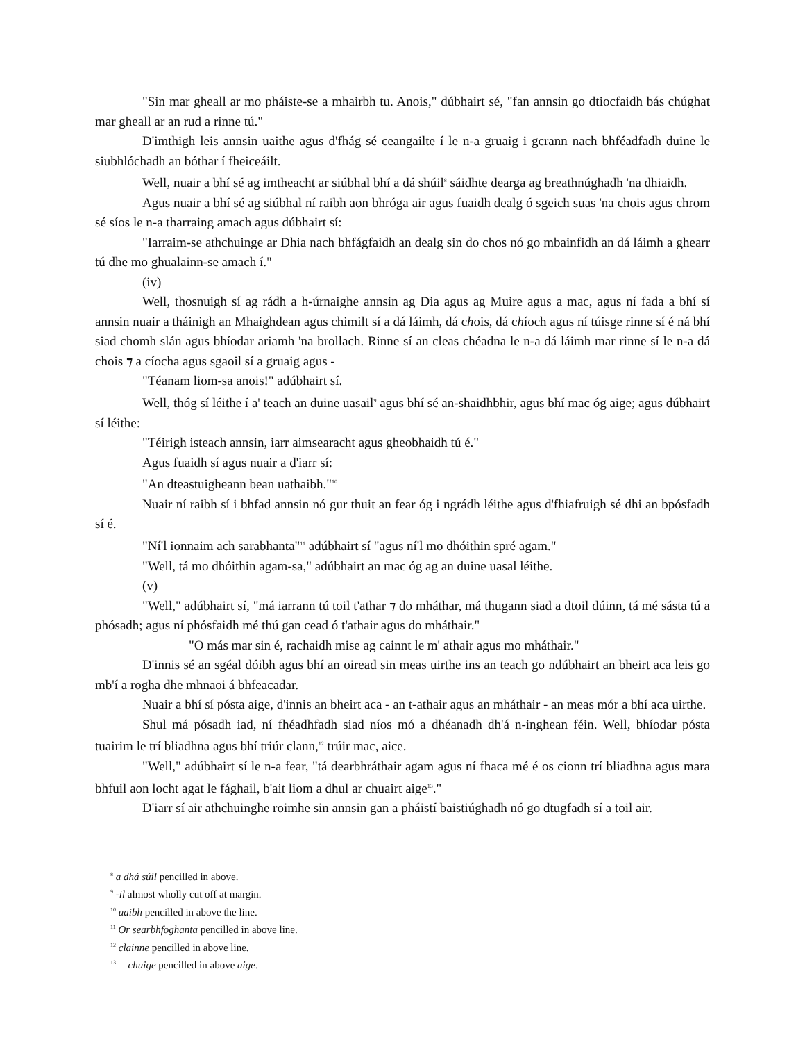"Sin mar gheall ar mo pháiste-se a mhairbh tu. Anois," dúbhairt sé, "fan annsin go dtiocfaidh bás chúghat mar gheall ar an rud a rinne tú."
D'imthigh leis annsin uaithe agus d'fhág sé ceangailte í le n-a gruaig i gcrann nach bhféadfadh duine le siubhlóchadh an bóthar í fheiceáilt.
Well, nuair a bhí sé ag imtheacht ar siúbhal bhí a dá shúil<sup>8</sup> sáidhte dearga ag breathnúghadh 'na dhiaidh.
Agus nuair a bhí sé ag siúbhal ní raibh aon bhróga air agus fuaidh dealg ó sgeich suas 'na chois agus chrom sé síos le n-a tharraing amach agus dúbhairt sí:
"Iarraim-se athchuinge ar Dhia nach bhfágfaidh an dealg sin do chos nó go mbainfidh an dá láimh a ghearr tú dhe mo ghualainn-se amach í."
(iv)
Well, thosnuigh sí ag rádh a h-úrnaighe annsin ag Dia agus ag Muire agus a mac, agus ní fada a bhí sí annsin nuair a tháinigh an Mhaighdean agus chimilt sí a dá láimh, dá chois, dá chíoch agus ní túisge rinne sí é ná bhí siad chomh slán agus bhíodar ariamh 'na brollach. Rinne sí an cleas chéadna le n-a dá láimh mar rinne sí le n-a dá chois ⁊ a cíocha agus sgaoil sí a gruaig agus -
"Téanam liom-sa anois!" adúbhairt sí.
Well, thóg sí léithe í a' teach an duine uasail<sup>9</sup> agus bhí sé an-shaidhbhir, agus bhí mac óg aige; agus dúbhairt sí léithe:
"Téirigh isteach annsin, iarr aimsearacht agus gheobhaidh tú é."
Agus fuaidh sí agus nuair a d'iarr sí:
"An dteastuigheann bean uathaibh."<sup>10</sup>
Nuair ní raibh sí i bhfad annsin nó gur thuit an fear óg i ngrádh léithe agus d'fhiafruigh sé dhi an bpósfadh sí é.
"Ní'l ionnaim ach sarabhanta"<sup>11</sup> adúbhairt sí "agus ní'l mo dhóithin spré agam."
"Well, tá mo dhóithin agam-sa," adúbhairt an mac óg ag an duine uasal léithe.
(v)
"Well," adúbhairt sí, "má iarrann tú toil t'athar ⁊ do mháthar, má thugann siad a dtoil dúinn, tá mé sásta tú a phósadh; agus ní phósfaidh mé thú gan cead ó t'athair agus do mháthair."
"O más mar sin é, rachaidh mise ag cainnt le m' athair agus mo mháthair."
D'innis sé an sgéal dóibh agus bhí an oiread sin meas uirthe ins an teach go ndúbhairt an bheirt aca leis go mb'í a rogha dhe mhnaoi á bhfeacadar.
Nuair a bhí sí pósta aige, d'innis an bheirt aca - an t-athair agus an mháthair - an meas mór a bhí aca uirthe.
Shul má pósadh iad, ní fhéadhfadh siad níos mó a dhéanadh dh'á n-inghean féin. Well, bhíodar pósta tuairim le trí bliadhna agus bhí triúr clann,<sup>12</sup> trúir mac, aice.
"Well," adúbhairt sí le n-a fear, "tá dearbhráthair agam agus ní fhaca mé é os cionn trí bliadhna agus mara bhfuil aon locht agat le fághail, b'ait liom a dhul ar chuairt aige<sup>13</sup>."
D'iarr sí air athchuinghe roimhe sin annsin gan a pháistí baistiúghadh nó go dtugfadh sí a toil air.
<sup>8</sup> a dhá súil pencilled in above.
<sup>9</sup> -il almost wholly cut off at margin.
<sup>10</sup> uaibh pencilled in above the line.
<sup>11</sup> Or searbhfoghanta pencilled in above line.
<sup>12</sup> clainne pencilled in above line.
<sup>13</sup> = chuige pencilled in above aige.